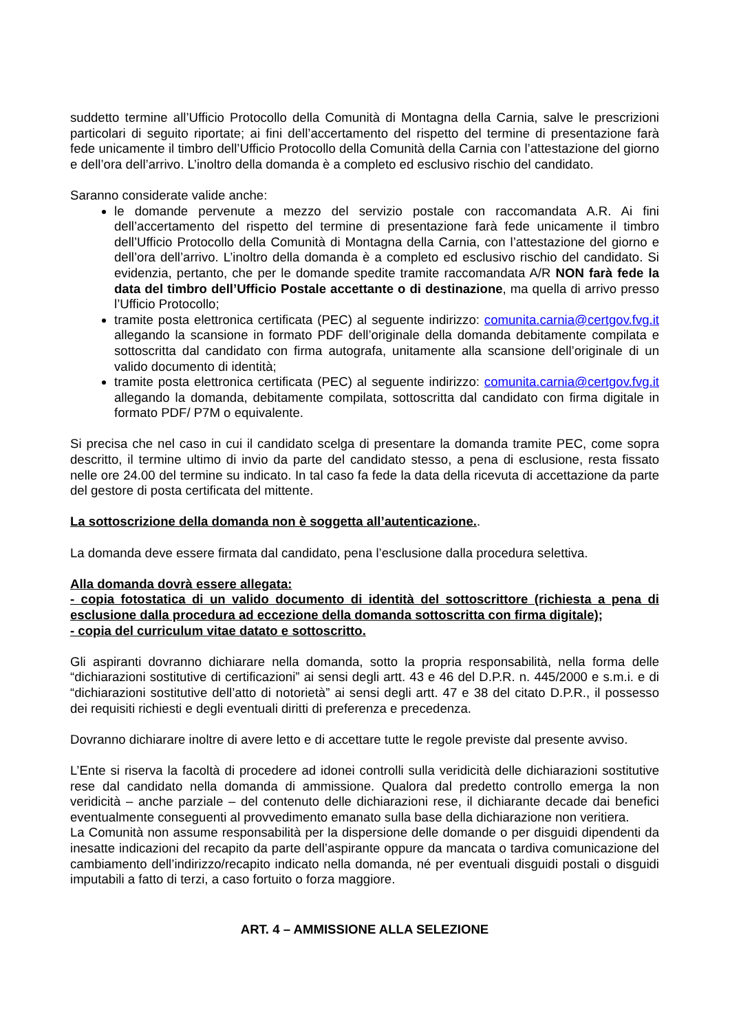suddetto termine all’Ufficio Protocollo della Comunità di Montagna della Carnia, salve le prescrizioni particolari di seguito riportate; ai fini dell’accertamento del rispetto del termine di presentazione farà fede unicamente il timbro dell’Ufficio Protocollo della Comunità della Carnia con l’attestazione del giorno e dell’ora dell’arrivo. L’inoltro della domanda è a completo ed esclusivo rischio del candidato.
Saranno considerate valide anche:
le domande pervenute a mezzo del servizio postale con raccomandata A.R. Ai fini dell’accertamento del rispetto del termine di presentazione farà fede unicamente il timbro dell’Ufficio Protocollo della Comunità di Montagna della Carnia, con l’attestazione del giorno e dell’ora dell’arrivo. L’inoltro della domanda è a completo ed esclusivo rischio del candidato. Si evidenzia, pertanto, che per le domande spedite tramite raccomandata A/R NON farà fede la data del timbro dell’Ufficio Postale accettante o di destinazione, ma quella di arrivo presso l’Ufficio Protocollo;
tramite posta elettronica certificata (PEC) al seguente indirizzo: comunita.carnia@certgov.fvg.it allegando la scansione in formato PDF dell’originale della domanda debitamente compilata e sottoscritta dal candidato con firma autografa, unitamente alla scansione dell’originale di un valido documento di identità;
tramite posta elettronica certificata (PEC) al seguente indirizzo: comunita.carnia@certgov.fvg.it allegando la domanda, debitamente compilata, sottoscritta dal candidato con firma digitale in formato PDF/ P7M o equivalente.
Si precisa che nel caso in cui il candidato scelga di presentare la domanda tramite PEC, come sopra descritto, il termine ultimo di invio da parte del candidato stesso, a pena di esclusione, resta fissato nelle ore 24.00 del termine su indicato. In tal caso fa fede la data della ricevuta di accettazione da parte del gestore di posta certificata del mittente.
La sottoscrizione della domanda non è soggetta all’autenticazione..
La domanda deve essere firmata dal candidato, pena l’esclusione dalla procedura selettiva.
Alla domanda dovrà essere allegata:
- copia fotostatica di un valido documento di identità del sottoscrittore (richiesta a pena di esclusione dalla procedura ad eccezione della domanda sottoscritta con firma digitale);
- copia del curriculum vitae datato e sottoscritto.
Gli aspiranti dovranno dichiarare nella domanda, sotto la propria responsabilità, nella forma delle “dichiarazioni sostitutive di certificazioni” ai sensi degli artt. 43 e 46 del D.P.R. n. 445/2000 e s.m.i. e di “dichiarazioni sostitutive dell’atto di notorietà” ai sensi degli artt. 47 e 38 del citato D.P.R., il possesso dei requisiti richiesti e degli eventuali diritti di preferenza e precedenza.
Dovranno dichiarare inoltre di avere letto e di accettare tutte le regole previste dal presente avviso.
L’Ente si riserva la facoltà di procedere ad idonei controlli sulla veridicità delle dichiarazioni sostitutive rese dal candidato nella domanda di ammissione. Qualora dal predetto controllo emerga la non veridicità – anche parziale – del contenuto delle dichiarazioni rese, il dichiarante decade dai benefici eventualmente conseguenti al provvedimento emanato sulla base della dichiarazione non veritiera.
La Comunità non assume responsabilità per la dispersione delle domande o per disguidi dipendenti da inesatte indicazioni del recapito da parte dell’aspirante oppure da mancata o tardiva comunicazione del cambiamento dell’indirizzo/recapito indicato nella domanda, né per eventuali disguidi postali o disguidi imputabili a fatto di terzi, a caso fortuito o forza maggiore.
ART. 4 – AMMISSIONE ALLA SELEZIONE